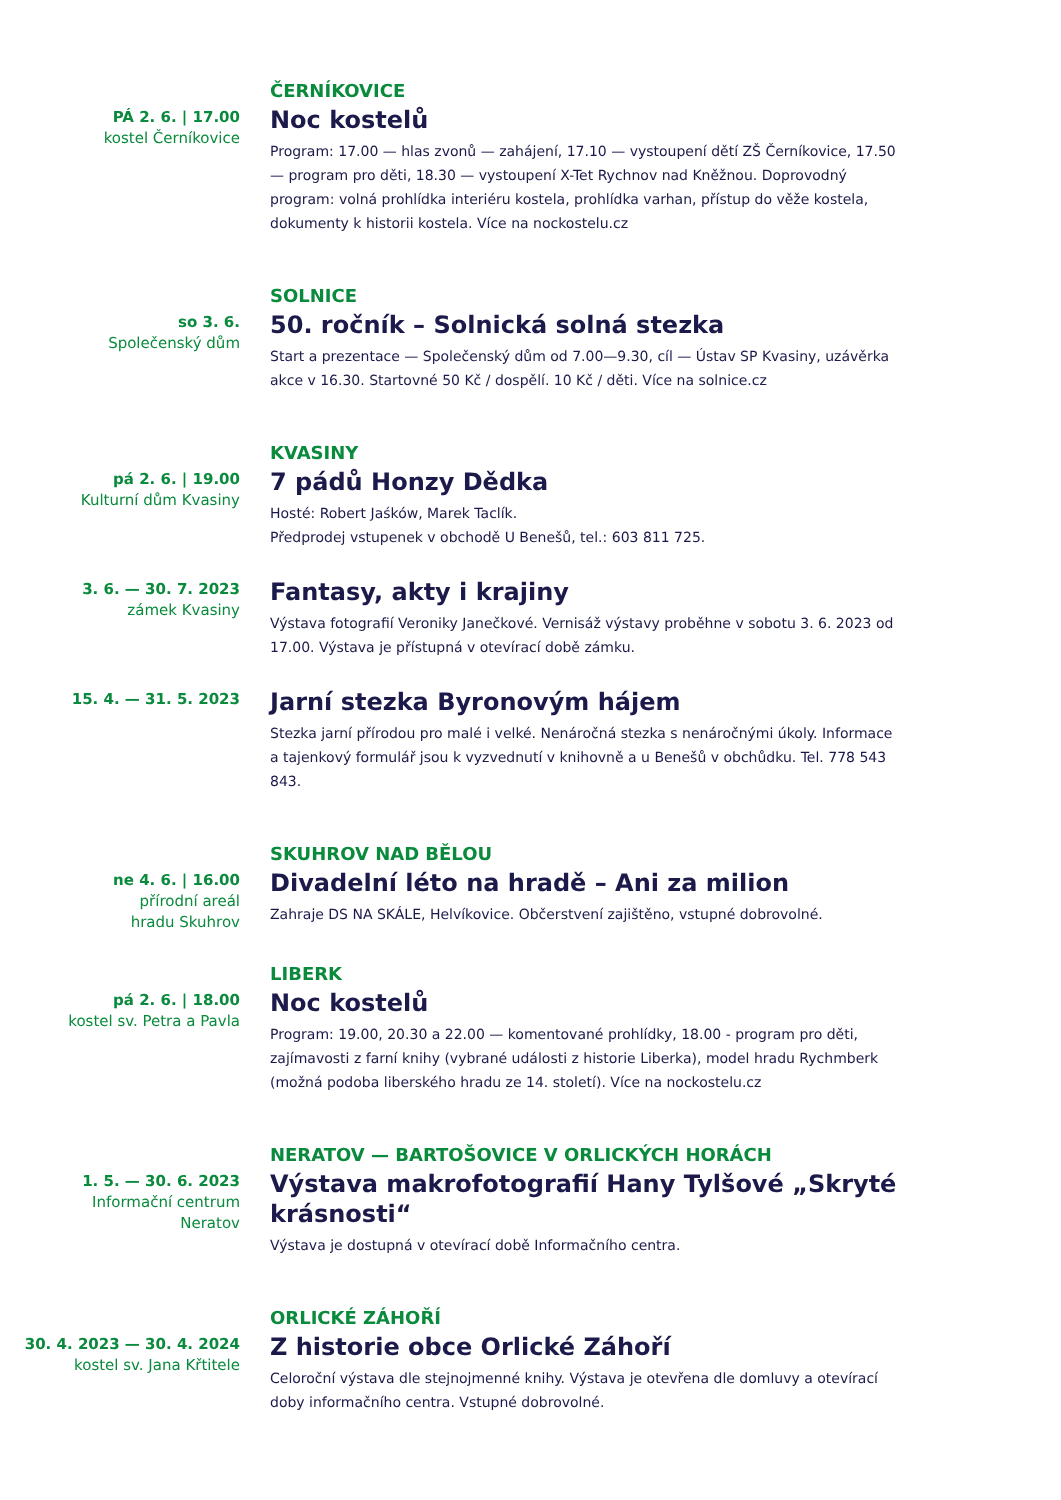PÁ 2. 6. | 17.00
kostel Černíkovice
ČERNÍKOVICE
Noc kostelů
Program: 17.00 — hlas zvonů — zahájení, 17.10 — vystoupení dětí ZŠ Černíkovice, 17.50 — program pro děti, 18.30 — vystoupení X-Tet Rychnov nad Kněžnou. Doprovodný program: volná prohlídka interiéru kostela, prohlídka varhan, přístup do věže kostela, dokumenty k historii kostela. Více na nockostelu.cz
so 3. 6.
Společenský dům
SOLNICE
50. ročník – Solnická solná stezka
Start a prezentace — Společenský dům od 7.00—9.30, cíl — Ústav SP Kvasiny, uzávěrka akce v 16.30. Startovné 50 Kč / dospělí. 10 Kč / děti. Více na solnice.cz
pá 2. 6. | 19.00
Kulturní dům Kvasiny
KVASINY
7 pádů Honzy Dědka
Hosté: Robert Jaśków, Marek Taclík.
Předprodej vstupenek v obchodě U Benešů, tel.: 603 811 725.
3. 6. — 30. 7. 2023
zámek Kvasiny
Fantasy, akty i krajiny
Výstava fotografií Veroniky Janečkové. Vernisáž výstavy proběhne v sobotu 3. 6. 2023 od 17.00. Výstava je přístupná v otevírací době zámku.
15. 4. — 31. 5. 2023
Jarní stezka Byronovým hájem
Stezka jarní přírodou pro malé i velké. Nenáročná stezka s nenáročnými úkoly. Informace a tajenkový formulář jsou k vyzvednutí v knihovně a u Benešů v obchůdku. Tel. 778 543 843.
ne 4. 6. | 16.00
přírodní areál
hradu Skuhrov
SKUHROV NAD BĚLOU
Divadelní léto na hradě – Ani za milion
Zahraje DS NA SKÁLE, Helvíkovice. Občerstvení zajištěno, vstupné dobrovolné.
pá 2. 6. | 18.00
kostel sv. Petra a Pavla
LIBERK
Noc kostelů
Program: 19.00, 20.30 a 22.00 — komentované prohlídky, 18.00 - program pro děti, zajímavosti z farní knihy (vybrané události z historie Liberka), model hradu Rychmberk (možná podoba liberského hradu ze 14. století). Více na nockostelu.cz
1. 5. — 30. 6. 2023
Informační centrum
Neratov
NERATOV — BARTOŠOVICE V ORLICKÝCH HORÁCH
Výstava makrofotografií Hany Tylšové „Skryté krásnosti“
Výstava je dostupná v otevírací době Informačního centra.
30. 4. 2023 — 30. 4. 2024
kostel sv. Jana Křtitele
ORLICKÉ ZÁHOŘÍ
Z historie obce Orlické Záhoří
Celoroční výstava dle stejnojmenné knihy. Výstava je otevřena dle domluvy a otevírací doby informačního centra. Vstupné dobrovolné.